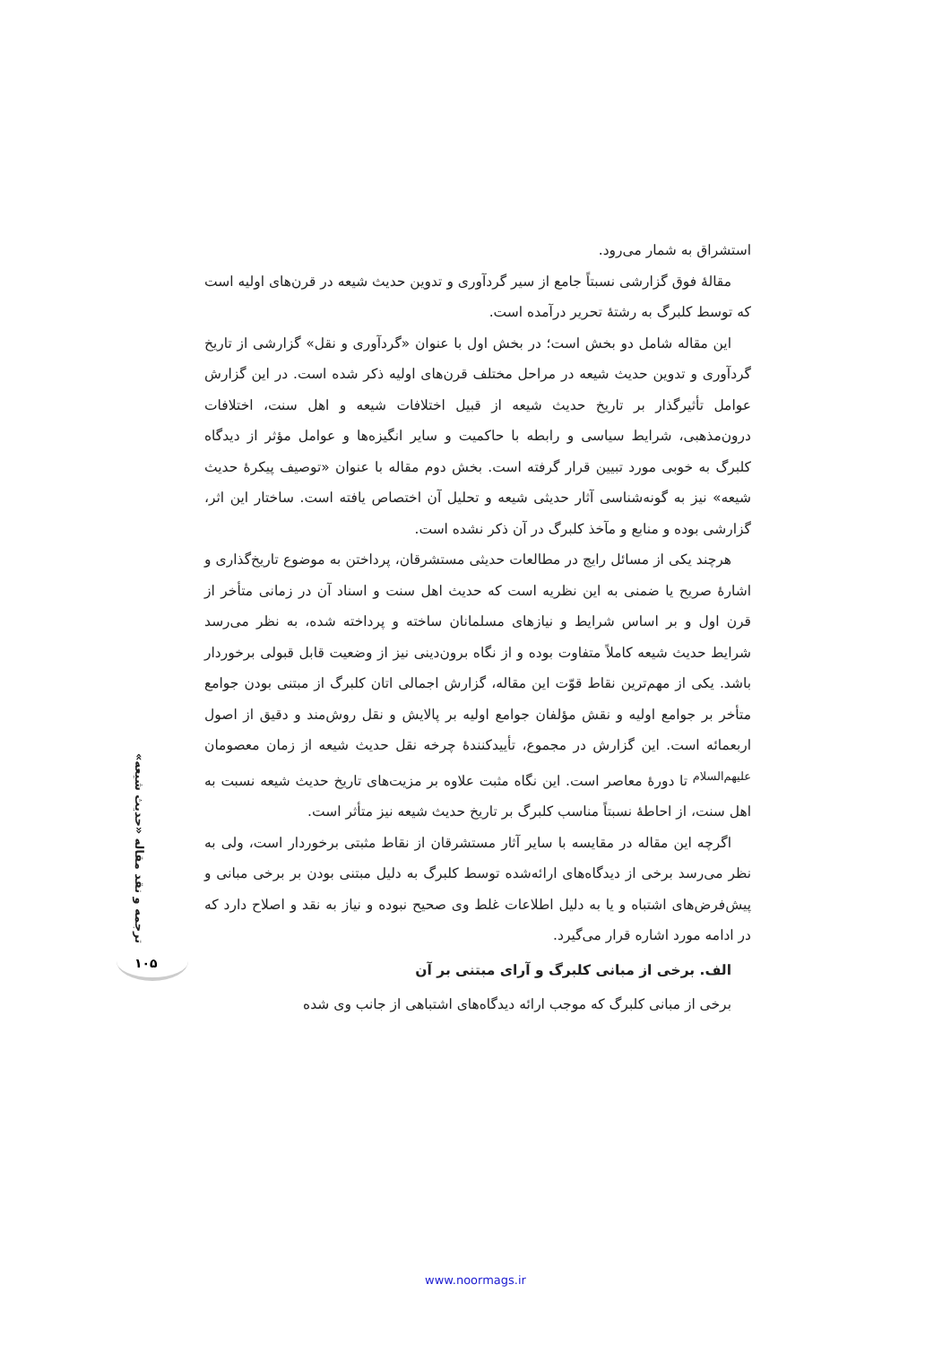استشراق به شمار می‌رود.
مقالهٔ فوق گزارشی نسبتاً جامع از سیر گردآوری و تدوین حدیث شیعه در قرن‌های اولیه است که توسط کلبرگ به رشتهٔ تحریر درآمده است.
این مقاله شامل دو بخش است؛ در بخش اول با عنوان «گردآوری و نقل» گزارشی از تاریخ گردآوری و تدوین حدیث شیعه در مراحل مختلف قرن‌های اولیه ذکر شده است. در این گزارش عوامل تأثیرگذار بر تاریخ حدیث شیعه از قبیل اختلافات شیعه و اهل سنت، اختلافات درون‌مذهبی، شرایط سیاسی و رابطه با حاکمیت و سایر انگیزه‌ها و عوامل مؤثر از دیدگاه کلبرگ به خوبی مورد تبیین قرار گرفته است. بخش دوم مقاله با عنوان «توصیف پیکرهٔ حدیث شیعه» نیز به گونه‌شناسی آثار حدیثی شیعه و تحلیل آن اختصاص یافته است. ساختار این اثر، گزارشی بوده و منابع و مآخذ کلبرگ در آن ذکر نشده است.
هرچند یکی از مسائل رایج در مطالعات حدیثی مستشرقان، پرداختن به موضوع تاریخ‌گذاری و اشارهٔ صریح یا ضمنی به این نظریه است که حدیث اهل سنت و اسناد آن در زمانی متأخر از قرن اول و بر اساس شرایط و نیازهای مسلمانان ساخته و پرداخته شده، به نظر می‌رسد شرایط حدیث شیعه کاملاً متفاوت بوده و از نگاه برون‌دینی نیز از وضعیت قابل قبولی برخوردار باشد. یکی از مهم‌ترین نقاط قوّت این مقاله، گزارش اجمالی اتان کلبرگ از مبتنی بودن جوامع متأخر بر جوامع اولیه و نقش مؤلفان جوامع اولیه بر پالایش و نقل روش‌مند و دقیق از اصول اربعمائه است. این گزارش در مجموع، تأییدکنندهٔ چرخه نقل حدیث شیعه از زمان معصومان <sup>علیهم‌السلام</sup> تا دورهٔ معاصر است. این نگاه مثبت علاوه بر مزیت‌های تاریخ حدیث شیعه نسبت به اهل سنت، از احاطهٔ نسبتاً مناسب کلبرگ بر تاریخ حدیث شیعه نیز متأثر است.
اگرچه این مقاله در مقایسه با سایر آثار مستشرقان از نقاط مثبتی برخوردار است، ولی به نظر می‌رسد برخی از دیدگاه‌های ارائه‌شده توسط کلبرگ به دلیل مبتنی بودن بر برخی مبانی و پیش‌فرض‌های اشتباه و یا به دلیل اطلاعات غلط وی صحیح نبوده و نیاز به نقد و اصلاح دارد که در ادامه مورد اشاره قرار می‌گیرد.
الف. برخی از مبانی کلبرگ و آرای مبتنی بر آن
برخی از مبانی کلبرگ که موجب ارائه دیدگاه‌های اشتباهی از جانب وی شده
ترجمه و نقد مقاله «حدیث شیعه»
۱۰۵
www.noormags.ir